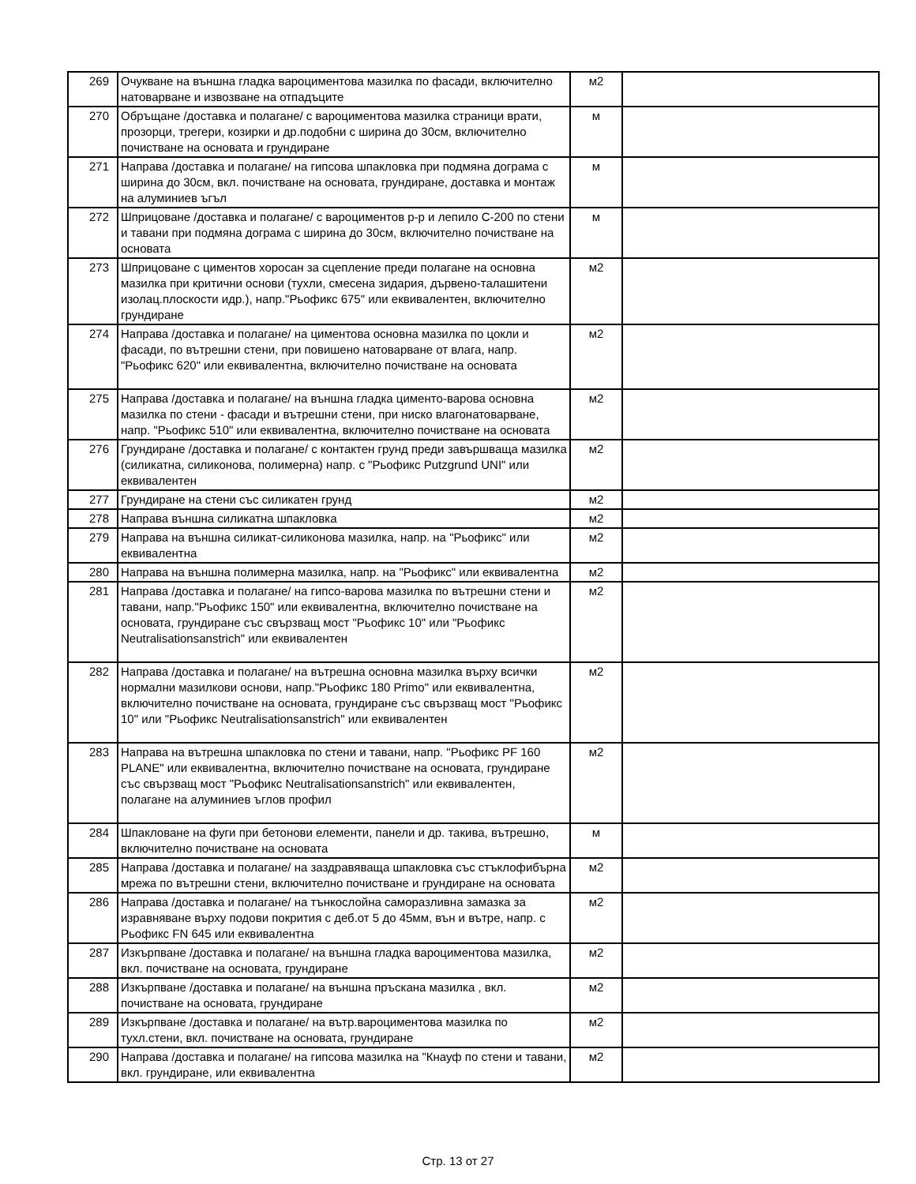| 269 | Очукване на външна гладка вароциментова мазилка по фасади, включително натоварване и извозване на отпадъците | м2 | |
| 270 | Обръщане /доставка и полагане/ с вароциментова мазилка страници врати, прозорци, трегери, козирки и др.подобни с ширина до 30см, включително почистване на основата и грундиране | м | |
| 271 | Направа /доставка и полагане/ на гипсова шпакловка при подмяна дограма с ширина до 30см, вкл. почистване на основата, грундиране, доставка и монтаж на алуминиев ъгъл | м | |
| 272 | Шприцоване /доставка и полагане/ с вароциментов р-р и лепило С-200 по стени и тавани при подмяна дограма с ширина до 30см, включително почистване на основата | м | |
| 273 | Шприцоване с циментов хоросан за сцепление преди полагане на основна мазилка при критични основи (тухли, смесена зидария, дървено-талашитени изолац.плоскости идр.), напр."Рьофикс 675" или еквивалентен, включително грундиране | м2 | |
| 274 | Направа /доставка и полагане/ на циментова основна мазилка по цокли и фасади, по вътрешни стени, при повишено натоварване от влага, напр. "Рьофикс 620" или еквивалентна, включително почистване на основата | м2 | |
| 275 | Направа /доставка и полагане/ на външна гладка циментo-варова основна мазилка по стени - фасади и вътрешни стени, при ниско влагонатоварване, напр. "Рьофикс 510" или еквивалентна, включително почистване на основата | м2 | |
| 276 | Грундиране /доставка и полагане/ с контактен грунд преди завършваща мазилка (силикатна, силиконова, полимерна) напр. с "Рьофикс Putzgrund UNI" или еквивалентен | м2 | |
| 277 | Грундиране на стени със силикатен грунд | м2 | |
| 278 | Направа външна силикатна шпакловка | м2 | |
| 279 | Направа на външна силикат-силиконова мазилка, напр. на "Рьофикс" или еквивалентна | м2 | |
| 280 | Направа на външна полимерна мазилка, напр. на "Рьофикс" или еквивалентна | м2 | |
| 281 | Направа /доставка и полагане/ на гипсо-варова мазилка по вътрешни стени и тавани, напр."Рьофикс 150" или еквивалентна, включително почистване на основата, грундиране със свързващ мост "Рьофикс 10" или "Рьофикс Neutralisationsanstrich" или еквивалентен | м2 | |
| 282 | Направа /доставка и полагане/ на вътрешна основна мазилка върху всички нормални мазилкови основи, напр."Рьофикс 180 Primo" или еквивалентна, включително почистване на основата, грундиране със свързващ мост "Рьофикс 10" или "Рьофикс Neutralisationsanstrich" или еквивалентен | м2 | |
| 283 | Направа на вътрешна шпакловка по стени и тавани, напр. "Рьофикс PF 160 PLANE" или еквивалентна, включително почистване на основата, грундиране със свързващ мост "Рьофикс Neutralisationsanstrich" или еквивалентен, полагане на алуминиев ъглов профил | м2 | |
| 284 | Шпакловане на фуги при бетонови елементи, панели и др. такива, вътрешно, включително почистване на основата | м | |
| 285 | Направа /доставка и полагане/ на заздравяваща шпакловка със стъклофибърна мрежа по вътрешни стени, включително почистване и грундиране на основата | м2 | |
| 286 | Направа /доставка и полагане/ на тънкослойна саморазливна замазка за изравняване върху подови покрития с деб.от 5 до 45мм, вън и вътре, напр. с Рьофикс FN 645 или еквивалентна | м2 | |
| 287 | Изкърпване /доставка и полагане/ на външна гладка вароциментова мазилка, вкл. почистване на основата, грундиране | м2 | |
| 288 | Изкърпване /доставка и полагане/ на външна пръскана мазилка , вкл. почистване на основата, грундиране | м2 | |
| 289 | Изкърпване /доставка и полагане/ на вътр.вароциментова мазилка по тухл.стени, вкл. почистване на основата, грундиране | м2 | |
| 290 | Направа /доставка и полагане/ на гипсова мазилка на "Кнауф по стени и тавани, вкл. грундиране, или еквивалентна | м2 | |
Стр. 13 от 27